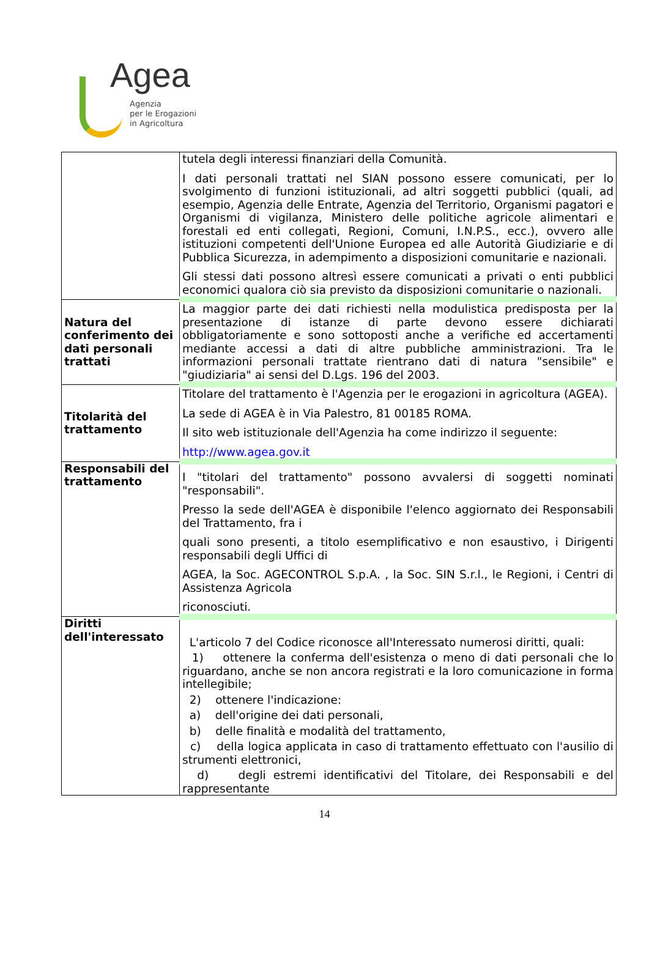Agea
Agenzia
per le Erogazioni
in Agricoltura
| | tutela degli interessi finanziari della Comunità. I dati personali trattati nel SIAN possono essere comunicati, per lo svolgimento di funzioni istituzionali, ad altri soggetti pubblici (quali, ad esempio, Agenzia delle Entrate, Agenzia del Territorio, Organismi pagatori e Organismi di vigilanza, Ministero delle politiche agricole alimentari e forestali ed enti collegati, Regioni, Comuni, I.N.P.S., ecc.), ovvero alle istituzioni competenti dell'Unione Europea ed alle Autorità Giudiziarie e di Pubblica Sicurezza, in adempimento a disposizioni comunitarie e nazionali. Gli stessi dati possono altresì essere comunicati a privati o enti pubblici economici qualora ciò sia previsto da disposizioni comunitarie o nazionali. |
| Natura del conferimento dei dati personali trattati | La maggior parte dei dati richiesti nella modulistica predisposta per la presentazione di istanze di parte devono essere dichiarati obbligatoriamente e sono sottoposti anche a verifiche ed accertamenti mediante accessi a dati di altre pubbliche amministrazioni. Tra le informazioni personali trattate rientrano dati di natura "sensibile" e "giudiziaria" ai sensi del D.Lgs. 196 del 2003. |
| Titolarità del trattamento | Titolare del trattamento è l'Agenzia per le erogazioni in agricoltura (AGEA). La sede di AGEA è in Via Palestro, 81 00185 ROMA. Il sito web istituzionale dell'Agenzia ha come indirizzo il seguente: http://www.agea.gov.it |
| Responsabili del trattamento | I "titolari del trattamento" possono avvalersi di soggetti nominati "responsabili". Presso la sede dell'AGEA è disponibile l'elenco aggiornato dei Responsabili del Trattamento, fra i quali sono presenti, a titolo esemplificativo e non esaustivo, i Dirigenti responsabili degli Uffici di AGEA, la Soc. AGECONTROL S.p.A. , la Soc. SIN S.r.l., le Regioni, i Centri di Assistenza Agricola riconosciuti. |
| Diritti dell'interessato | L'articolo 7 del Codice riconosce all'Interessato numerosi diritti, quali: 1) ottenere la conferma dell'esistenza o meno di dati personali che lo riguardano, anche se non ancora registrati e la loro comunicazione in forma intellegibile; 2) ottenere l'indicazione: a) dell'origine dei dati personali, b) delle finalità e modalità del trattamento, c) della logica applicata in caso di trattamento effettuato con l'ausilio di strumenti elettronici, d) degli estremi identificativi del Titolare, dei Responsabili e del rappresentante |
14